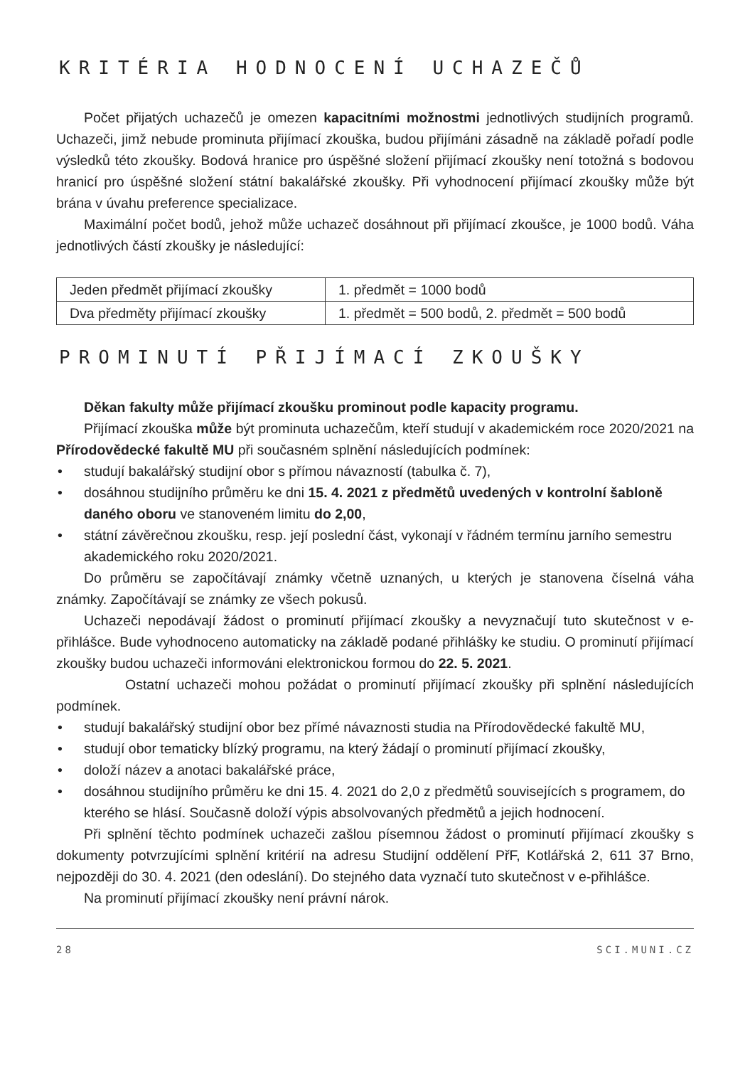KRITÉRIA HODNOCENÍ UCHAZEČŮ
Počet přijatých uchazečů je omezen kapacitními možnostmi jednotlivých studijních programů. Uchazeči, jimž nebude prominuta přijímací zkouška, budou přijímáni zásadně na základě pořadí podle výsledků této zkoušky. Bodová hranice pro úspěšné složení přijímací zkoušky není totožná s bodovou hranicí pro úspěšné složení státní bakalářské zkoušky. Při vyhodnocení přijímací zkoušky může být brána v úvahu preference specializace.
Maximální počet bodů, jehož může uchazeč dosáhnout při přijímací zkoušce, je 1000 bodů. Váha jednotlivých částí zkoušky je následující:
| Jeden předmět přijímací zkoušky | 1. předmět = 1000 bodů |
| Dva předměty přijímací zkoušky | 1. předmět = 500 bodů, 2. předmět = 500 bodů |
PROMINUTÍ PŘIJÍMACÍ ZKOUŠKY
Děkan fakulty může přijímací zkoušku prominout podle kapacity programu.
Přijímací zkouška může být prominuta uchazečům, kteří studují v akademickém roce 2020/2021 na Přírodovědecké fakultě MU při současném splnění následujících podmínek:
• studují bakalářský studijní obor s přímou návazností (tabulka č. 7),
• dosáhnou studijního průměru ke dni 15. 4. 2021 z předmětů uvedených v kontrolní šabloně daného oboru ve stanoveném limitu do 2,00,
• státní závěrečnou zkoušku, resp. její poslední část, vykonají v řádném termínu jarního semestru akademického roku 2020/2021.
Do průměru se započítávají známky včetně uznaných, u kterých je stanovena číselná váha známky. Započítávají se známky ze všech pokusů.
Uchazeči nepodávají žádost o prominutí přijímací zkoušky a nevyznačují tuto skutečnost v e-přihlášce. Bude vyhodnoceno automaticky na základě podané přihlášky ke studiu. O prominutí přijímací zkoušky budou uchazeči informováni elektronickou formou do 22. 5. 2021.
Ostatní uchazeči mohou požádat o prominutí přijímací zkoušky při splnění následujících podmínek.
• studují bakalářský studijní obor bez přímé návaznosti studia na Přírodovědecké fakultě MU,
• studují obor tematicky blízký programu, na který žádají o prominutí přijímací zkoušky,
• doloží název a anotaci bakalářské práce,
• dosáhnou studijního průměru ke dni 15. 4. 2021 do 2,0 z předmětů souvisejících s programem, do kterého se hlásí. Současně doloží výpis absolvovaných předmětů a jejich hodnocení.
Při splnění těchto podmínek uchazeči zašlou písemnou žádost o prominutí přijímací zkoušky s dokumenty potvrzujícími splnění kritérií na adresu Studijní oddělení PřF, Kotlářská 2, 611 37 Brno, nejpozději do 30. 4. 2021 (den odeslání). Do stejného data vyznačí tuto skutečnost v e-přihlášce.
Na prominutí přijímací zkoušky není právní nárok.
28 SCI.MUNI.CZ